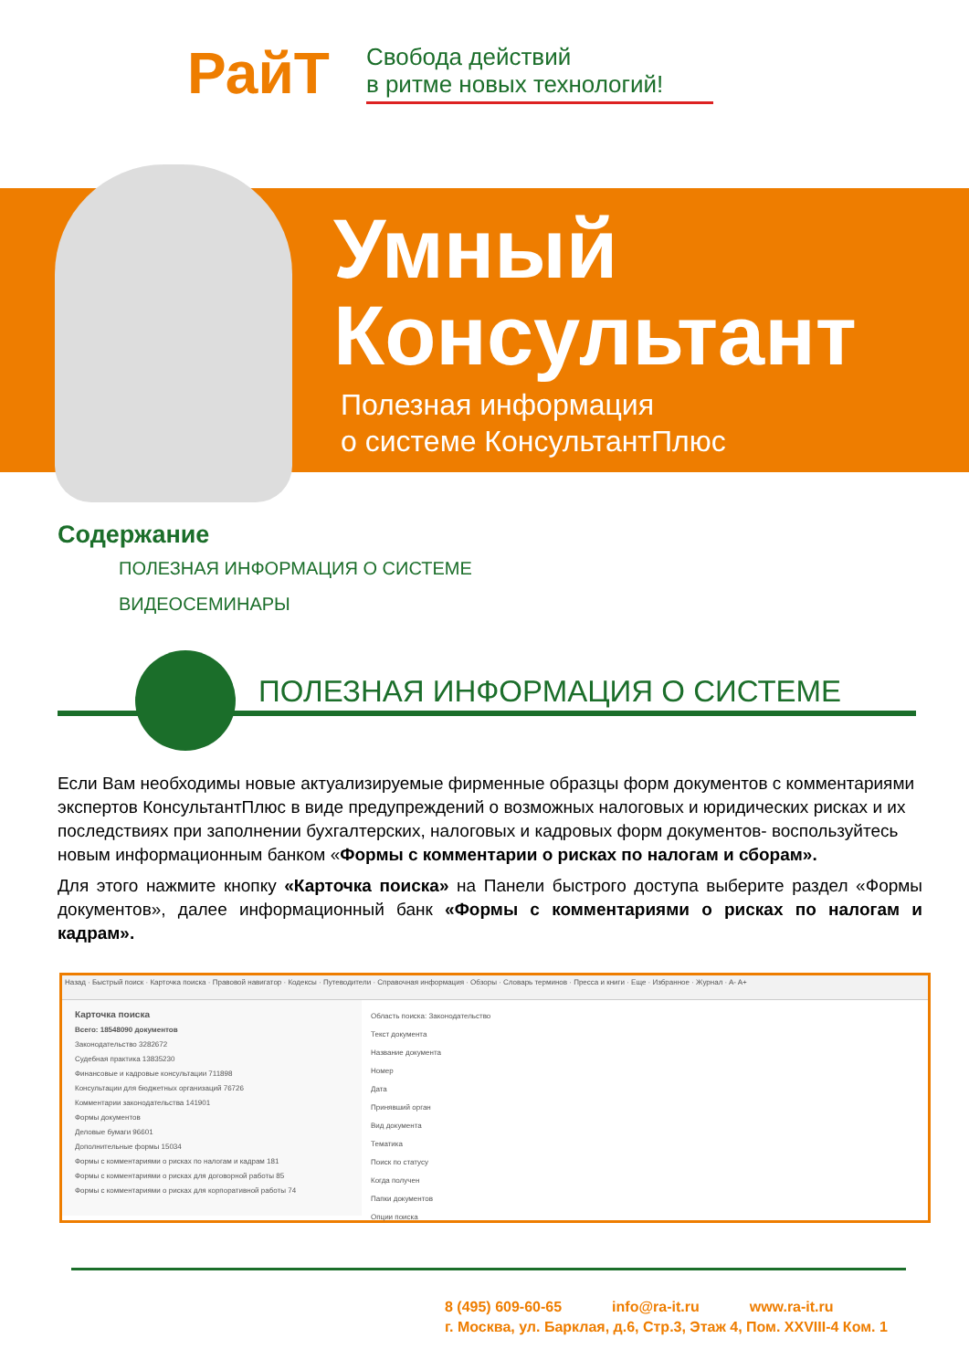РайТ
Свобода действий
в ритме новых технологий!
Умный
Консультант
Полезная информация
о системе КонсультантПлюс
Содержание
ПОЛЕЗНАЯ ИНФОРМАЦИЯ О СИСТЕМЕ
ВИДЕОСЕМИНАРЫ
ПОЛЕЗНАЯ ИНФОРМАЦИЯ О СИСТЕМЕ
Если Вам необходимы новые актуализируемые фирменные образцы форм документов с комментариями экспертов КонсультантПлюс в виде предупреждений о возможных налоговых и юридических рисках и их последствиях при заполнении бухгалтерских, налоговых и кадровых форм документов- воспользуйтесь новым информационным банком «Формы с комментарии о рисках по налогам и сборам».
Для этого нажмите кнопку «Карточка поиска» на Панели быстрого доступа выберите раздел «Формы документов», далее информационный банк «Формы с комментариями о рисках по налогам и кадрам».
Назад · Быстрый поиск · Карточка поиска · Правовой навигатор · Кодексы · Путеводители · Справочная информация · Обзоры · Словарь терминов · Пресса и книги · Еще · Избранное · Журнал · A- A+
Карточка поиска
Всего: 18548090 документов
Законодательство 3282672
Судебная практика 13835230
Финансовые и кадровые консультации 711898
Консультации для бюджетных организаций 76726
Комментарии законодательства 141901
Формы документов
Деловые бумаги 96601
Дополнительные формы 15034
Формы с комментариями о рисках по налогам и кадрам 181
Формы с комментариями о рисках для договорной работы 85
Формы с комментариями о рисках для корпоративной работы 74
Область поиска: Законодательство
Текст документа
Название документа
Номер
Дата
Принявший орган
Вид документа
Тематика
Поиск по статусу
Когда получен
Папки документов
Опции поиска
8 (495) 609-60-65 info@ra-it.ru www.ra-it.ru
г. Москва, ул. Барклая, д.6, Стр.3, Этаж 4, Пом. XXVIII-4 Ком. 1